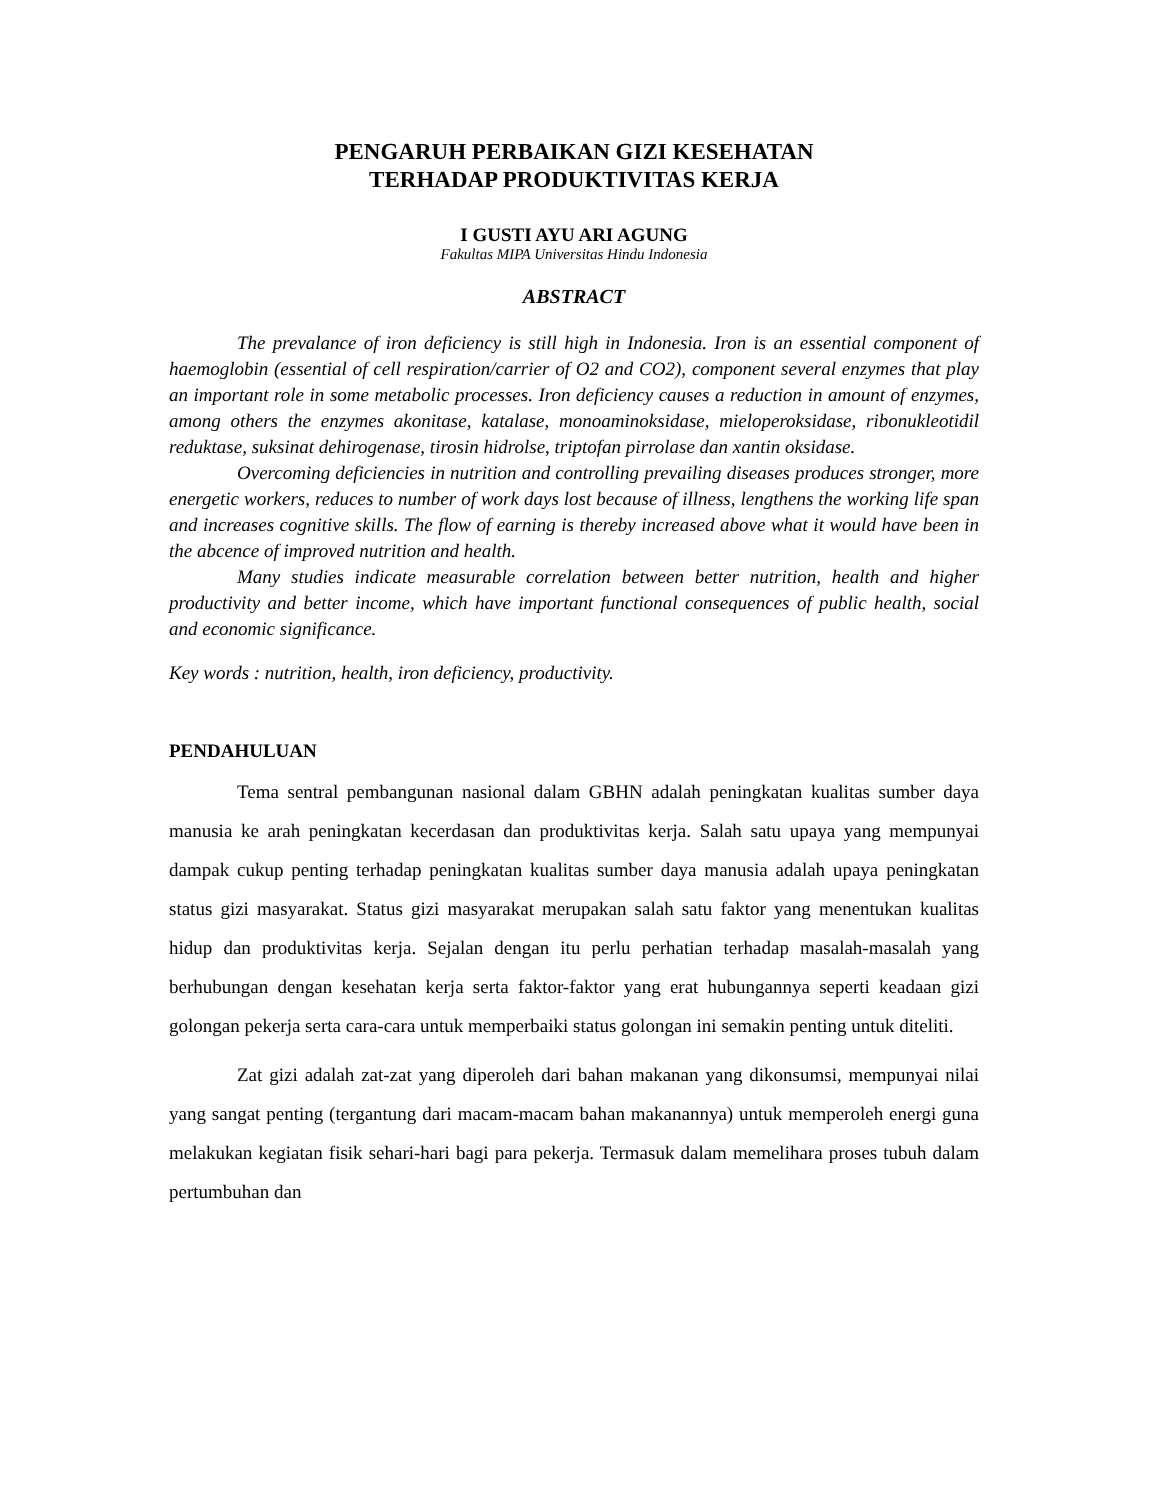PENGARUH PERBAIKAN GIZI KESEHATAN
TERHADAP PRODUKTIVITAS KERJA
I GUSTI AYU ARI AGUNG
Fakultas MIPA Universitas Hindu Indonesia
ABSTRACT
The prevalance of iron deficiency is still high in Indonesia. Iron is an essential component of haemoglobin (essential of cell respiration/carrier of O2 and CO2), component several enzymes that play an important role in some metabolic processes. Iron deficiency causes a reduction in amount of enzymes, among others the enzymes akonitase, katalase, monoaminoksidase, mieloperoksidase, ribonukleotidil reduktase, suksinat dehirogenase, tirosin hidrolse, triptofan pirrolase dan xantin oksidase.
Overcoming deficiencies in nutrition and controlling prevailing diseases produces stronger, more energetic workers, reduces to number of work days lost because of illness, lengthens the working life span and increases cognitive skills. The flow of earning is thereby increased above what it would have been in the abcence of improved nutrition and health.
Many studies indicate measurable correlation between better nutrition, health and higher productivity and better income, which have important functional consequences of public health, social and economic significance.
Key words : nutrition, health, iron deficiency, productivity.
PENDAHULUAN
Tema sentral pembangunan nasional dalam GBHN adalah peningkatan kualitas sumber daya manusia ke arah peningkatan kecerdasan dan produktivitas kerja. Salah satu upaya yang mempunyai dampak cukup penting terhadap peningkatan kualitas sumber daya manusia adalah upaya peningkatan status gizi masyarakat. Status gizi masyarakat merupakan salah satu faktor yang menentukan kualitas hidup dan produktivitas kerja. Sejalan dengan itu perlu perhatian terhadap masalah-masalah yang berhubungan dengan kesehatan kerja serta faktor-faktor yang erat hubungannya seperti keadaan gizi golongan pekerja serta cara-cara untuk memperbaiki status golongan ini semakin penting untuk diteliti.
Zat gizi adalah zat-zat yang diperoleh dari bahan makanan yang dikonsumsi, mempunyai nilai yang sangat penting (tergantung dari macam-macam bahan makanannya) untuk memperoleh energi guna melakukan kegiatan fisik sehari-hari bagi para pekerja. Termasuk dalam memelihara proses tubuh dalam pertumbuhan dan